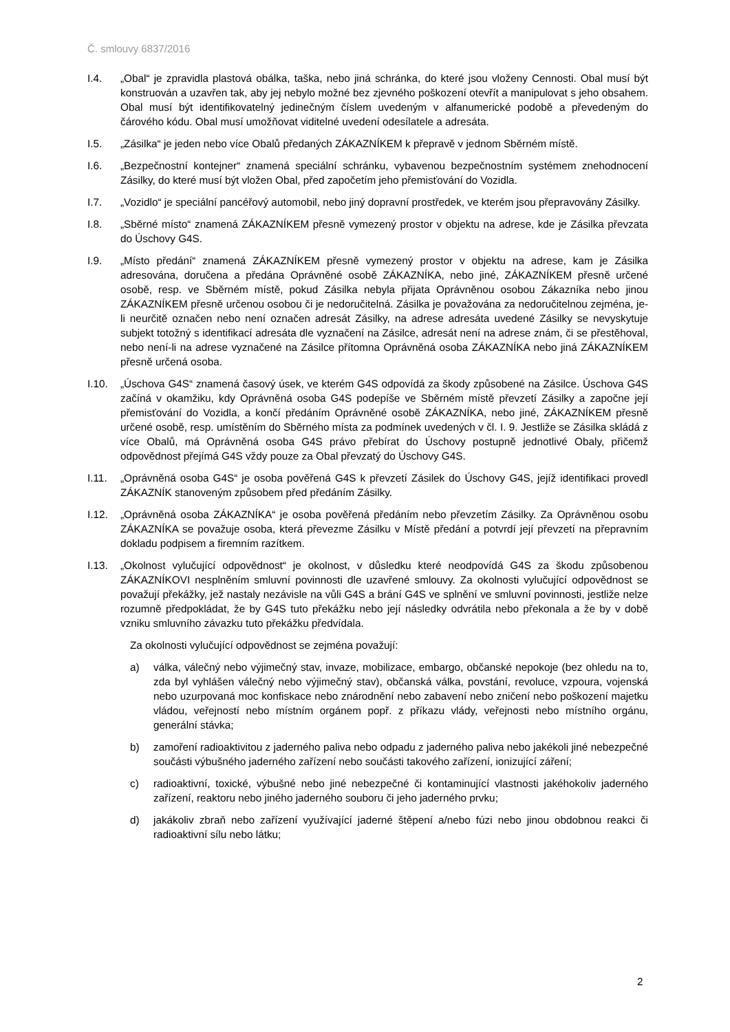Č. smlouvy 6837/2016
I.4. „Obal“ je zpravidla plastová obálka, taška, nebo jiná schránka, do které jsou vloženy Cennosti. Obal musí být konstruován a uzavřen tak, aby jej nebylo možné bez zjevného poškození otevřít a manipulovat s jeho obsahem. Obal musí být identifikovatelný jedinečným číslem uvedeným v alfanumerické podobě a převedeným do čárového kódu. Obal musí umožňovat viditelné uvedení odesílatele a adresáta.
I.5. „Zásilka“ je jeden nebo více Obalů předaných ZÁKAZNÍKEM k přepravě v jednom Sběrném místě.
I.6. „Bezpečnostní kontejner“ znamená speciální schránku, vybavenou bezpečnostním systémem znehodnocení Zásilky, do které musí být vložen Obal, před započetím jeho přemisťování do Vozidla.
I.7. „Vozidlo“ je speciální pancéřový automobil, nebo jiný dopravní prostředek, ve kterém jsou přepravovány Zásilky.
I.8. „Sběrné místo“ znamená ZÁKAZNÍKEM přesně vymezený prostor v objektu na adrese, kde je Zásilka převzata do Úschovy G4S.
I.9. „Místo předání“ znamená ZÁKAZNÍKEM přesně vymezený prostor v objektu na adrese, kam je Zásilka adresována, doručena a předána Oprávněné osobě ZÁKAZNÍKA, nebo jiné, ZÁKAZNÍKEM přesně určené osobě, resp. ve Sběrném místě, pokud Zásilka nebyla přijata Oprávněnou osobou Zákazníka nebo jinou ZÁKAZNÍKEM přesně určenou osobou či je nedoručitelná. Zásilka je považována za nedoručitelnou zejména, je-li neurčitě označen nebo není označen adresát Zásilky, na adrese adresáta uvedené Zásilky se nevyskytuje subjekt totožný s identifikací adresáta dle vyznačení na Zásilce, adresát není na adrese znám, či se přestěhoval, nebo není-li na adrese vyznačené na Zásilce přítomna Oprávněná osoba ZÁKAZNÍKA nebo jiná ZÁKAZNÍKEM přesně určená osoba.
I.10. „Úschova G4S“ znamená časový úsek, ve kterém G4S odpovídá za škody způsobené na Zásilce. Úschova G4S začíná v okamžiku, kdy Oprávněná osoba G4S podepíše ve Sběrném místě převzetí Zásilky a započne její přemisťování do Vozidla, a končí předáním Oprávněné osobě ZÁKAZNÍKA, nebo jiné, ZÁKAZNÍKEM přesně určené osobě, resp. umístěním do Sběrného místa za podmínek uvedených v čl. I. 9. Jestliže se Zásilka skládá z více Obalů, má Oprávněná osoba G4S právo přebírat do Úschovy postupně jednotlivé Obaly, přičemž odpovědnost přejímá G4S vždy pouze za Obal převzatý do Úschovy G4S.
I.11. „Oprávněná osoba G4S“ je osoba pověřená G4S k převzetí Zásilek do Úschovy G4S, jejíž identifikaci provedl ZÁKAZNÍK stanoveným způsobem před předáním Zásilky.
I.12. „Oprávněná osoba ZÁKAZNÍKA“ je osoba pověřená předáním nebo převzetím Zásilky. Za Oprávněnou osobu ZÁKAZNÍKA se považuje osoba, která převezme Zásilku v Místě předání a potvrdí její převzetí na přepravním dokladu podpisem a firemním razítkem.
I.13. „Okolnost vylučující odpovědnost“ je okolnost, v důsledku které neodpovídá G4S za škodu způsobenou ZÁKAZNÍKOVI nesplněním smluvní povinnosti dle uzavřené smlouvy. Za okolnosti vylučující odpovědnost se považují překážky, jež nastaly nezávisle na vůli G4S a brání G4S ve splnění ve smluvní povinnosti, jestliže nelze rozumně předpokládat, že by G4S tuto překážku nebo její následky odvrátila nebo překonala a že by v době vzniku smluvního závazku tuto překážku předvídala.
Za okolnosti vylučující odpovědnost se zejména považují:
a) válka, válečný nebo výjimečný stav, invaze, mobilizace, embargo, občanské nepokoje (bez ohledu na to, zda byl vyhlášen válečný nebo výjimečný stav), občanská válka, povstání, revoluce, vzpoura, vojenská nebo uzurpovaná moc konfiskace nebo znárodnění nebo zabavení nebo zničení nebo poškození majetku vládou, veřejností nebo místním orgánem popř. z příkazu vlády, veřejnosti nebo místního orgánu, generální stávka;
b) zamoření radioaktivitou z jaderného paliva nebo odpadu z jaderného paliva nebo jakékoli jiné nebezpečné součásti výbušného jaderného zařízení nebo součásti takového zařízení, ionizující záření;
c) radioaktivní, toxické, výbušné nebo jiné nebezpečné či kontaminující vlastnosti jakéhokoliv jaderného zařízení, reaktoru nebo jiného jaderného souboru či jeho jaderného prvku;
d) jakákoliv zbraň nebo zařízení využívající jaderné štěpení a/nebo fúzi nebo jinou obdobnou reakci či radioaktivní sílu nebo látku;
2